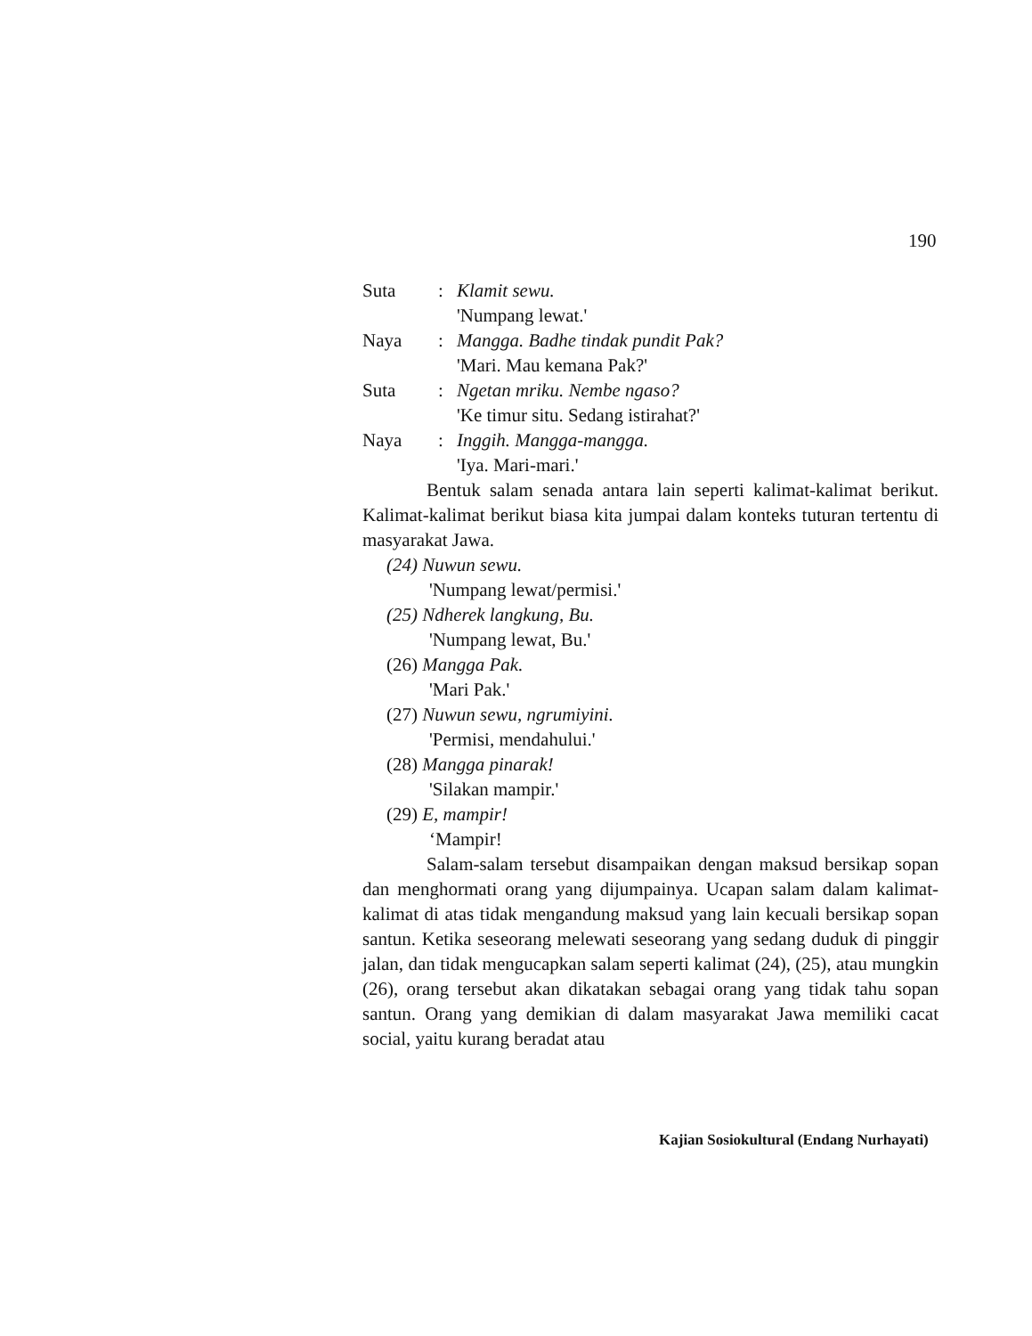190
Suta: Klamit sewu.
'Numpang lewat.'
Naya: Mangga. Badhe tindak pundit Pak?
'Mari. Mau kemana Pak?'
Suta: Ngetan mriku. Nembe ngaso?
'Ke timur situ. Sedang istirahat?'
Naya: Inggih. Mangga-mangga.
'Iya. Mari-mari.'
Bentuk salam senada antara lain seperti kalimat-kalimat berikut. Kalimat-kalimat berikut biasa kita jumpai dalam konteks tuturan tertentu di masyarakat Jawa.
(24) Nuwun sewu.
'Numpang lewat/permisi.'
(25) Ndherek langkung, Bu.
'Numpang lewat, Bu.'
(26) Mangga Pak.
'Mari Pak.'
(27) Nuwun sewu, ngrumiyini.
'Permisi, mendahului.'
(28) Mangga pinarak!
'Silakan mampir.'
(29) E, mampir!
‘Mampir!
Salam-salam tersebut disampaikan dengan maksud bersikap sopan dan menghormati orang yang dijumpainya. Ucapan salam dalam kalimat-kalimat di atas tidak mengandung maksud yang lain kecuali bersikap sopan santun. Ketika seseorang melewati seseorang yang sedang duduk di pinggir jalan, dan tidak mengucapkan salam seperti kalimat (24), (25), atau mungkin (26), orang tersebut akan dikatakan sebagai orang yang tidak tahu sopan santun. Orang yang demikian di dalam masyarakat Jawa memiliki cacat social, yaitu kurang beradat atau
Kajian Sosiokultural (Endang Nurhayati)